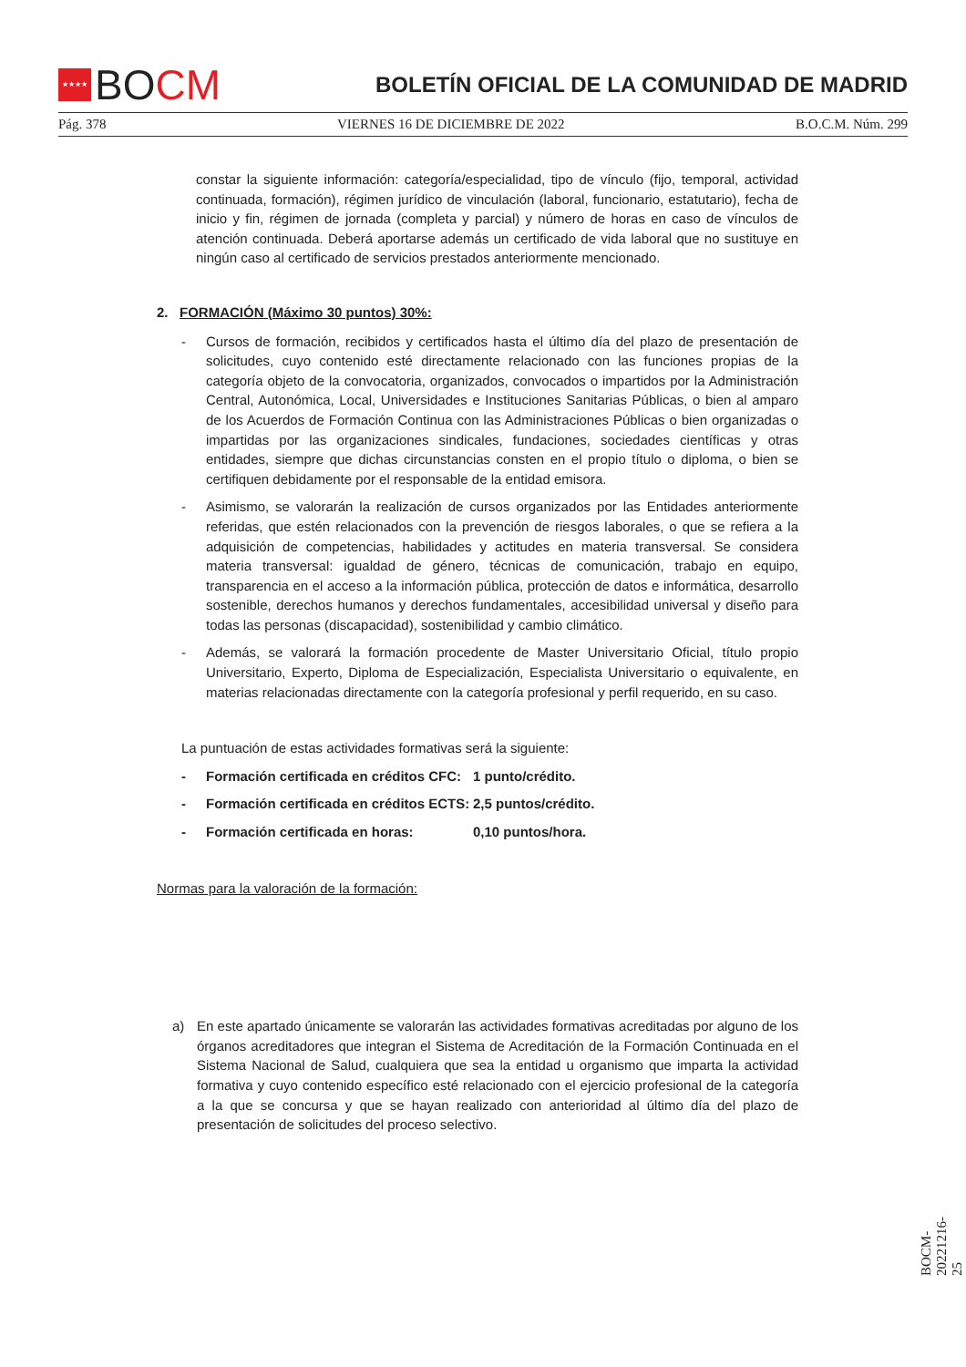★★★★
BO CM
BOLETÍN OFICIAL DE LA COMUNIDAD DE MADRID
Pág. 378 VIERNES 16 DE DICIEMBRE DE 2022 B.O.C.M. Núm. 299
constar la siguiente información: categoría/especialidad, tipo de vínculo (fijo, temporal, actividad continuada, formación), régimen jurídico de vinculación (laboral, funcionario, estatutario), fecha de inicio y fin, régimen de jornada (completa y parcial) y número de horas en caso de vínculos de atención continuada. Deberá aportarse además un certificado de vida laboral que no sustituye en ningún caso al certificado de servicios prestados anteriormente mencionado.
2. FORMACIÓN (Máximo 30 puntos) 30%:
- Cursos de formación, recibidos y certificados hasta el último día del plazo de presentación de solicitudes, cuyo contenido esté directamente relacionado con las funciones propias de la categoría objeto de la convocatoria, organizados, convocados o impartidos por la Administración Central, Autonómica, Local, Universidades e Instituciones Sanitarias Públicas, o bien al amparo de los Acuerdos de Formación Continua con las Administraciones Públicas o bien organizadas o impartidas por las organizaciones sindicales, fundaciones, sociedades científicas y otras entidades, siempre que dichas circunstancias consten en el propio título o diploma, o bien se certifiquen debidamente por el responsable de la entidad emisora.
- Asimismo, se valorarán la realización de cursos organizados por las Entidades anteriormente referidas, que estén relacionados con la prevención de riesgos laborales, o que se refiera a la adquisición de competencias, habilidades y actitudes en materia transversal. Se considera materia transversal: igualdad de género, técnicas de comunicación, trabajo en equipo, transparencia en el acceso a la información pública, protección de datos e informática, desarrollo sostenible, derechos humanos y derechos fundamentales, accesibilidad universal y diseño para todas las personas (discapacidad), sostenibilidad y cambio climático.
- Además, se valorará la formación procedente de Master Universitario Oficial, título propio Universitario, Experto, Diploma de Especialización, Especialista Universitario o equivalente, en materias relacionadas directamente con la categoría profesional y perfil requerido, en su caso.
La puntuación de estas actividades formativas será la siguiente:
- Formación certificada en créditos CFC: 1 punto/crédito.
- Formación certificada en créditos ECTS: 2,5 puntos/crédito.
- Formación certificada en horas: 0,10 puntos/hora.
Normas para la valoración de la formación:
a) En este apartado únicamente se valorarán las actividades formativas acreditadas por alguno de los órganos acreditadores que integran el Sistema de Acreditación de la Formación Continuada en el Sistema Nacional de Salud, cualquiera que sea la entidad u organismo que imparta la actividad formativa y cuyo contenido específico esté relacionado con el ejercicio profesional de la categoría a la que se concursa y que se hayan realizado con anterioridad al último día del plazo de presentación de solicitudes del proceso selectivo.
BOCM-20221216-25